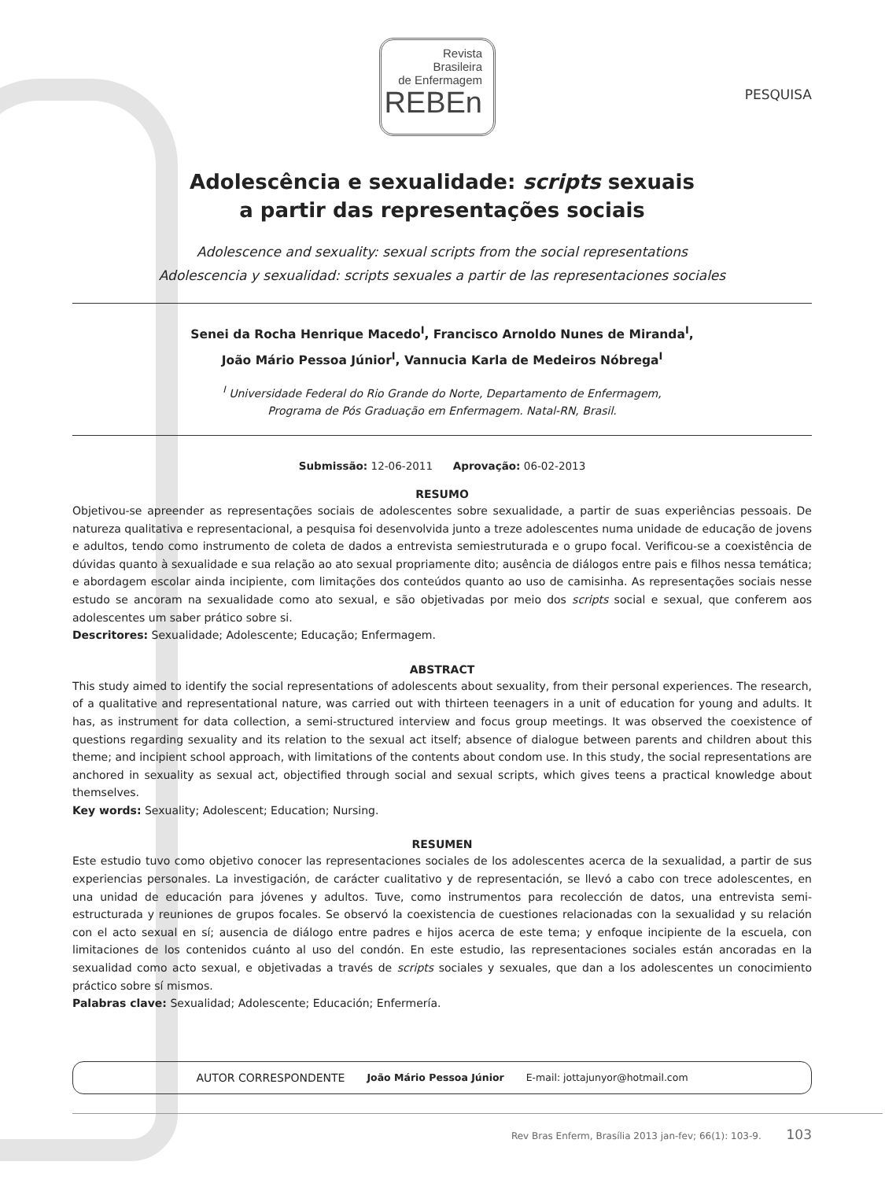Revista
Brasileira
de Enfermagem
REBEn
PESQUISA
Adolescência e sexualidade: scripts sexuais
a partir das representações sociais
Adolescence and sexuality: sexual scripts from the social representations
Adolescencia y sexualidad: scripts sexuales a partir de las representaciones sociales
Senei da Rocha Henrique Macedo<sup>I</sup>, Francisco Arnoldo Nunes de Miranda<sup>I</sup>,
João Mário Pessoa Júnior<sup>I</sup>, Vannucia Karla de Medeiros Nóbrega<sup>I</sup>
<sup>I</sup> Universidade Federal do Rio Grande do Norte, Departamento de Enfermagem,
Programa de Pós Graduação em Enfermagem. Natal-RN, Brasil.
Submissão: 12-06-2011 Aprovação: 06-02-2013
RESUMO
Objetivou-se apreender as representações sociais de adolescentes sobre sexualidade, a partir de suas experiências pessoais. De natureza qualitativa e representacional, a pesquisa foi desenvolvida junto a treze adolescentes numa unidade de educação de jovens e adultos, tendo como instrumento de coleta de dados a entrevista semiestruturada e o grupo focal. Verificou-se a coexistência de dúvidas quanto à sexualidade e sua relação ao ato sexual propriamente dito; ausência de diálogos entre pais e filhos nessa temática; e abordagem escolar ainda incipiente, com limitações dos conteúdos quanto ao uso de camisinha. As representações sociais nesse estudo se ancoram na sexualidade como ato sexual, e são objetivadas por meio dos scripts social e sexual, que conferem aos adolescentes um saber prático sobre si.
Descritores: Sexualidade; Adolescente; Educação; Enfermagem.
ABSTRACT
This study aimed to identify the social representations of adolescents about sexuality, from their personal experiences. The research, of a qualitative and representational nature, was carried out with thirteen teenagers in a unit of education for young and adults. It has, as instrument for data collection, a semi-structured interview and focus group meetings. It was observed the coexistence of questions regarding sexuality and its relation to the sexual act itself; absence of dialogue between parents and children about this theme; and incipient school approach, with limitations of the contents about condom use. In this study, the social representations are anchored in sexuality as sexual act, objectified through social and sexual scripts, which gives teens a practical knowledge about themselves.
Key words: Sexuality; Adolescent; Education; Nursing.
RESUMEN
Este estudio tuvo como objetivo conocer las representaciones sociales de los adolescentes acerca de la sexualidad, a partir de sus experiencias personales. La investigación, de carácter cualitativo y de representación, se llevó a cabo con trece adolescentes, en una unidad de educación para jóvenes y adultos. Tuve, como instrumentos para recolección de datos, una entrevista semi-estructurada y reuniones de grupos focales. Se observó la coexistencia de cuestiones relacionadas con la sexualidad y su relación con el acto sexual en sí; ausencia de diálogo entre padres e hijos acerca de este tema; y enfoque incipiente de la escuela, con limitaciones de los contenidos cuánto al uso del condón. En este estudio, las representaciones sociales están ancoradas en la sexualidad como acto sexual, e objetivadas a través de scripts sociales y sexuales, que dan a los adolescentes un conocimiento práctico sobre sí mismos.
Palabras clave: Sexualidad; Adolescente; Educación; Enfermería.
AUTOR CORRESPONDENTE João Mário Pessoa Júnior E-mail: jottajunyor@hotmail.com
Rev Bras Enferm, Brasília 2013 jan-fev; 66(1): 103-9. 103